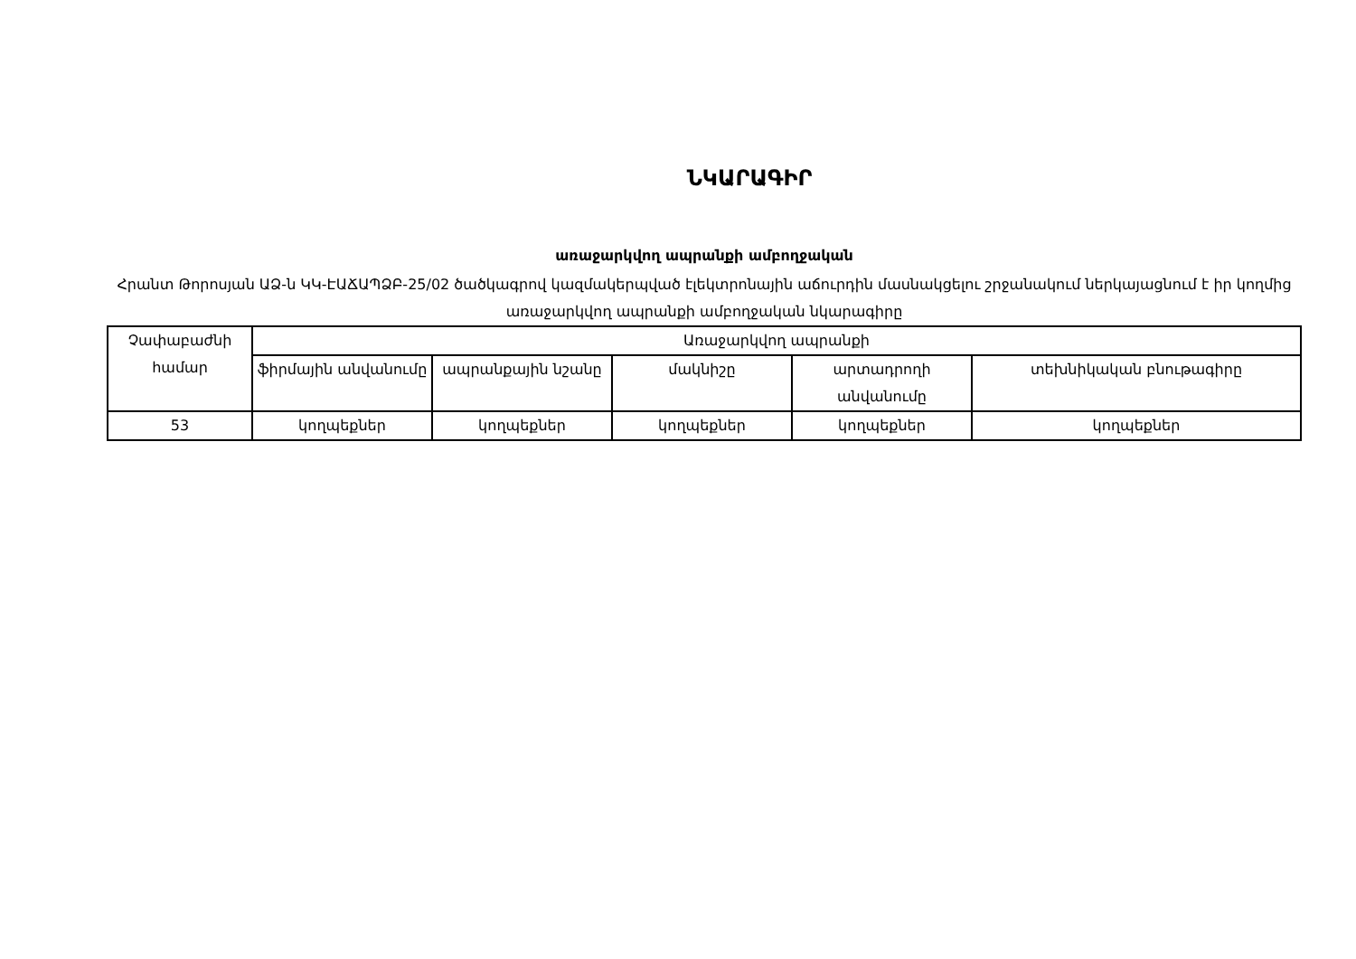ՆԿԱՐԱԳԻՐ
առաջարկվող ապրանքի ամբողջական
Հրանտ Թորոսյան ԱՁ-ն ԿԿ-ԷԱՃԱՊՁԲ-25/02 ծածկագրով կազմակերպված էլեկտրոնային աճուրդին մասնակցելու շրջանակում ներկայացնում է իր կողմից առաջարկվող ապրանքի ամբողջական նկարագիրը
| Չափաբաժնի համար | Առաջարկվող ապրանքի | | | | |
| --- | --- | --- | --- | --- | --- |
| | ֆիրմային անվանումը | ապրանքային նշանը | մակնիշը | արտադրողի անվանումը | տեխնիկական բնութագիրը |
| 53 | կողպեքներ | կողպեքներ | կողպեքներ | կողպեքներ | կողպեքներ |